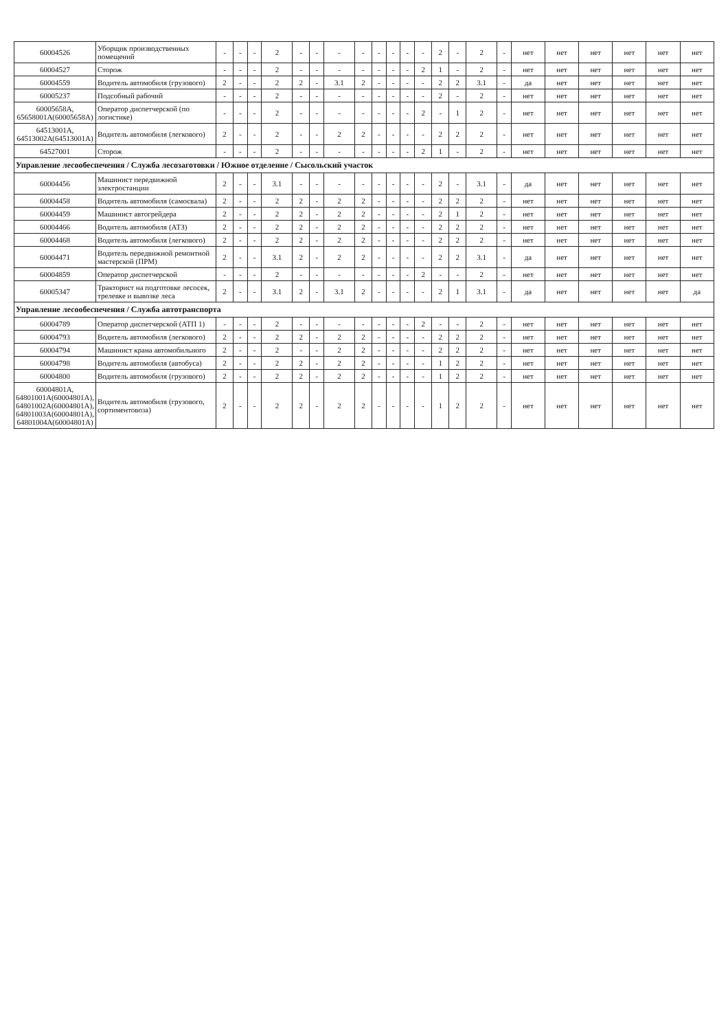| 60004526 | Уборщик производственных помещений | - | - | - | 2 | - | - | - | - | - | - | - | - | 2 | - | 2 | - | нет | нет | нет | нет | нет | нет |
| 60004527 | Сторож | - | - | - | 2 | - | - | - | - | - | - | - | 2 | 1 | - | 2 | - | нет | нет | нет | нет | нет | нет |
| 60004559 | Водитель автомобиля (грузового) | 2 | - | - | 2 | 2 | - | 3.1 | 2 | - | - | - | - | 2 | 2 | 3.1 | - | да | нет | нет | нет | нет | нет |
| 60005237 | Подсобный рабочий | - | - | - | 2 | - | - | - | - | - | - | - | - | 2 | - | 2 | - | нет | нет | нет | нет | нет | нет |
| 60005658А, 65658001А(60005658А) | Оператор диспетчерской (по логистике) | - | - | - | 2 | - | - | - | - | - | - | - | 2 | - | 1 | 2 | - | нет | нет | нет | нет | нет | нет |
| 64513001А, 64513002А(64513001А) | Водитель автомобиля (легкового) | 2 | - | - | 2 | - | - | 2 | 2 | - | - | - | - | 2 | 2 | 2 | - | нет | нет | нет | нет | нет | нет |
| 64527001 | Сторож | - | - | - | 2 | - | - | - | - | - | - | - | 2 | 1 | - | 2 | - | нет | нет | нет | нет | нет | нет |
| Управление лесообеспечения / Служба лесозаготовки / Южное отделение / Сысольский участок | | | | | | | | | | | | | | | | | | | | | | | |
| 60004456 | Машинист передвижной электростанции | 2 | - | - | 3.1 | - | - | - | - | - | - | - | - | 2 | - | 3.1 | - | да | нет | нет | нет | нет | нет |
| 60004458 | Водитель автомобиля (самосвала) | 2 | - | - | 2 | 2 | - | 2 | 2 | - | - | - | - | 2 | 2 | 2 | - | нет | нет | нет | нет | нет | нет |
| 60004459 | Машинист автогрейдера | 2 | - | - | 2 | 2 | - | 2 | 2 | - | - | - | - | 2 | 1 | 2 | - | нет | нет | нет | нет | нет | нет |
| 60004466 | Водитель автомобиля (АТЗ) | 2 | - | - | 2 | 2 | - | 2 | 2 | - | - | - | - | 2 | 2 | 2 | - | нет | нет | нет | нет | нет | нет |
| 60004468 | Водитель автомобиля (легкового) | 2 | - | - | 2 | 2 | - | 2 | 2 | - | - | - | - | 2 | 2 | 2 | - | нет | нет | нет | нет | нет | нет |
| 60004471 | Водитель передвижной ремонтной мастерской (ПРМ) | 2 | - | - | 3.1 | 2 | - | 2 | 2 | - | - | - | - | 2 | 2 | 3.1 | - | да | нет | нет | нет | нет | нет |
| 60004859 | Оператор диспетчерской | - | - | - | 2 | - | - | - | - | - | - | - | 2 | - | - | 2 | - | нет | нет | нет | нет | нет | нет |
| 60005347 | Тракторист на подготовке лесосек, трелевке и вывозке леса | 2 | - | - | 3.1 | 2 | - | 3.1 | 2 | - | - | - | - | 2 | 1 | 3.1 | - | да | нет | нет | нет | нет | да |
| Управление лесообеспечения / Служба автотранспорта | | | | | | | | | | | | | | | | | | | | | | | |
| 60004789 | Оператор диспетчерской (АТП 1) | - | - | - | 2 | - | - | - | - | - | - | - | 2 | - | - | 2 | - | нет | нет | нет | нет | нет | нет |
| 60004793 | Водитель автомобиля (легкового) | 2 | - | - | 2 | 2 | - | 2 | 2 | - | - | - | - | 2 | 2 | 2 | - | нет | нет | нет | нет | нет | нет |
| 60004794 | Машинист крана автомобильного | 2 | - | - | 2 | - | - | 2 | 2 | - | - | - | - | 2 | 2 | 2 | - | нет | нет | нет | нет | нет | нет |
| 60004798 | Водитель автомобиля (автобуса) | 2 | - | - | 2 | 2 | - | 2 | 2 | - | - | - | - | 1 | 2 | 2 | - | нет | нет | нет | нет | нет | нет |
| 60004800 | Водитель автомобиля (грузового) | 2 | - | - | 2 | 2 | - | 2 | 2 | - | - | - | - | 1 | 2 | 2 | - | нет | нет | нет | нет | нет | нет |
| 60004801А, 64801001А(60004801А), 64801002А(60004801А), 64801003А(60004801А), 64801004А(60004801А) | Водитель автомобиля (грузового, сортиментовоза) | 2 | - | - | 2 | 2 | - | 2 | 2 | - | - | - | - | 1 | 2 | 2 | - | нет | нет | нет | нет | нет | нет |